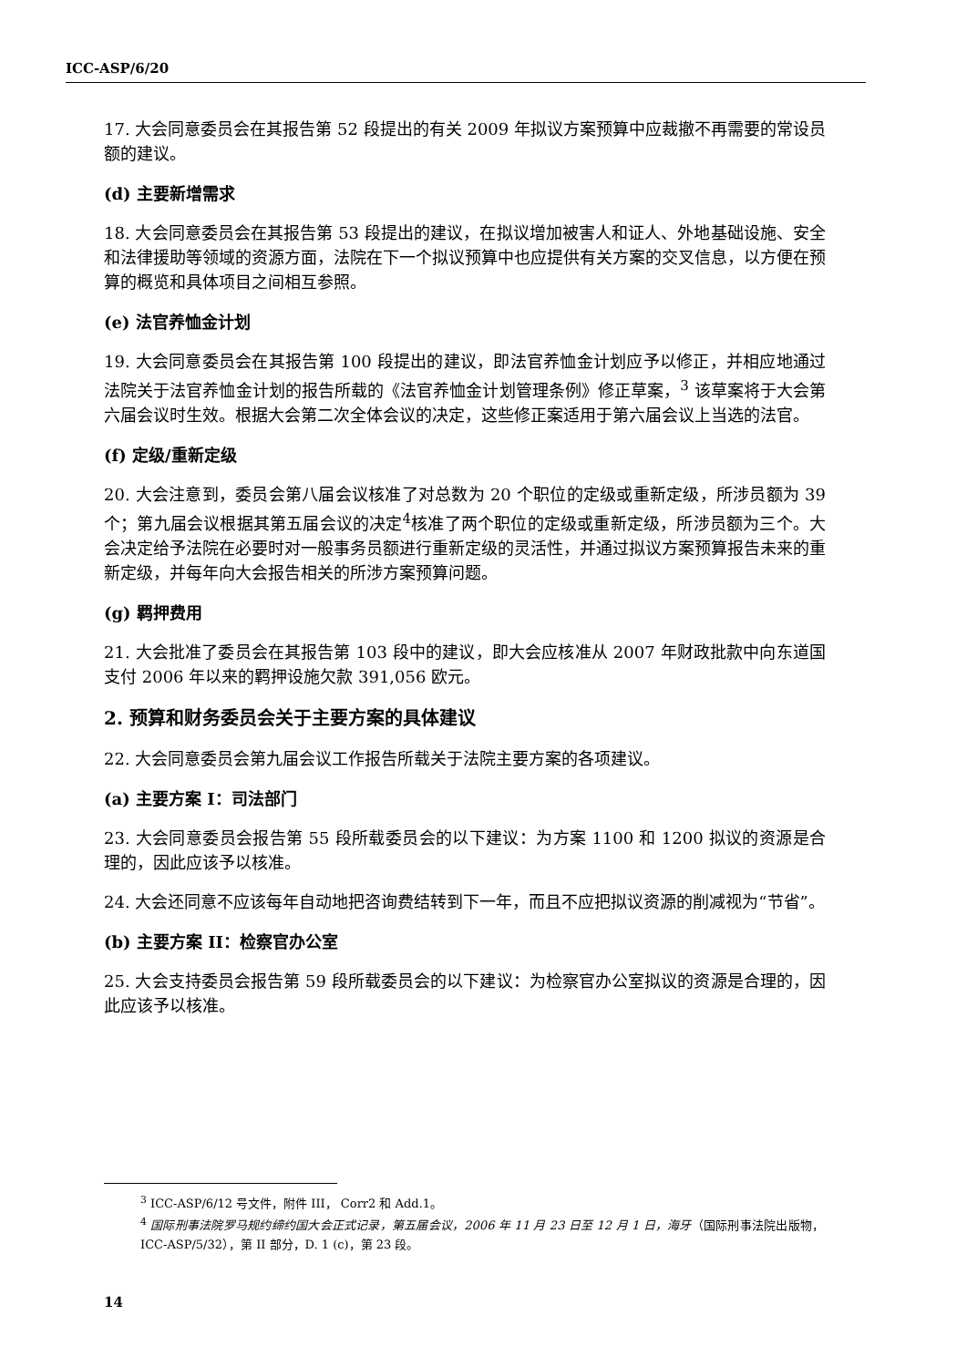ICC-ASP/6/20
17. 大会同意委员会在其报告第 52 段提出的有关 2009 年拟议方案预算中应裁撤不再需要的常设员额的建议。
(d) 主要新增需求
18. 大会同意委员会在其报告第 53 段提出的建议，在拟议增加被害人和证人、外地基础设施、安全和法律援助等领域的资源方面，法院在下一个拟议预算中也应提供有关方案的交叉信息，以方便在预算的概览和具体项目之间相互参照。
(e) 法官养恤金计划
19. 大会同意委员会在其报告第 100 段提出的建议，即法官养恤金计划应予以修正，并相应地通过法院关于法官养恤金计划的报告所载的《法官养恤金计划管理条例》修正草案，<sup>3</sup> 该草案将于大会第六届会议时生效。根据大会第二次全体会议的决定，这些修正案适用于第六届会议上当选的法官。
(f) 定级/重新定级
20. 大会注意到，委员会第八届会议核准了对总数为 20 个职位的定级或重新定级，所涉员额为 39 个；第九届会议根据其第五届会议的决定<sup>4</sup>核准了两个职位的定级或重新定级，所涉员额为三个。大会决定给予法院在必要时对一般事务员额进行重新定级的灵活性，并通过拟议方案预算报告未来的重新定级，并每年向大会报告相关的所涉方案预算问题。
(g) 羁押费用
21. 大会批准了委员会在其报告第 103 段中的建议，即大会应核准从 2007 年财政批款中向东道国支付 2006 年以来的羁押设施欠款 391,056 欧元。
2. 预算和财务委员会关于主要方案的具体建议
22. 大会同意委员会第九届会议工作报告所载关于法院主要方案的各项建议。
(a) 主要方案 I：司法部门
23. 大会同意委员会报告第 55 段所载委员会的以下建议：为方案 1100 和 1200 拟议的资源是合理的，因此应该予以核准。
24. 大会还同意不应该每年自动地把咨询费结转到下一年，而且不应把拟议资源的削减视为“节省”。
(b) 主要方案 II：检察官办公室
25. 大会支持委员会报告第 59 段所载委员会的以下建议：为检察官办公室拟议的资源是合理的，因此应该予以核准。
<sup>3</sup> ICC-ASP/6/12 号文件，附件 III， Corr2 和 Add.1。
<sup>4</sup> 国际刑事法院罗马规约缔约国大会正式记录，第五届会议，2006 年 11 月 23 日至 12 月 1 日，海牙（国际刑事法院出版物，ICC-ASP/5/32），第 II 部分，D. 1 (c)，第 23 段。
14